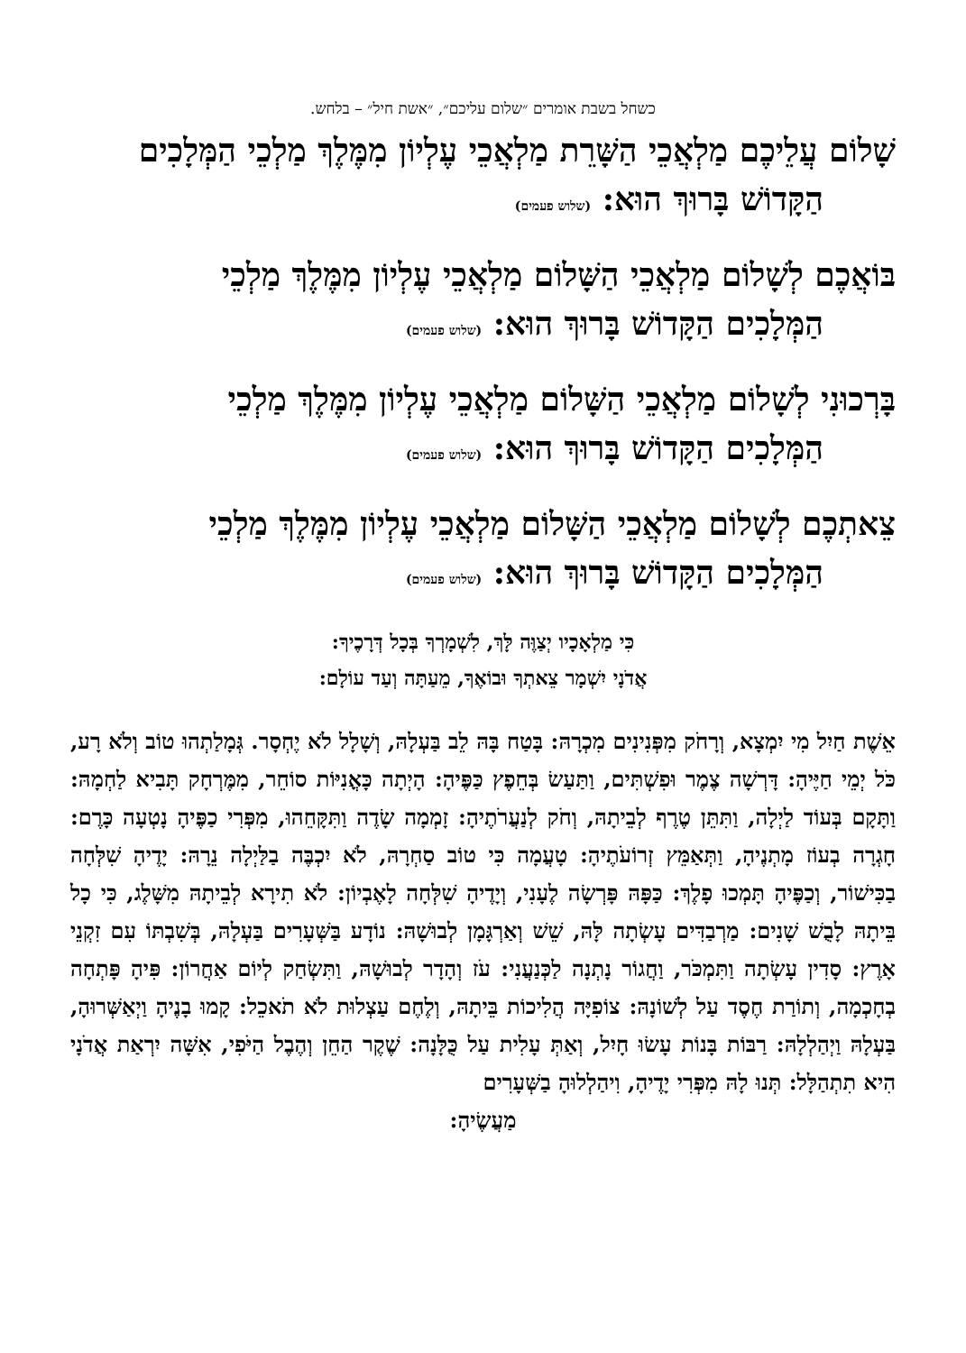כשחל בשבת אומרים ״שלום עליכם״, ״אשת חיל״ – בלחש.
שָׁלוֹם עֲלֵיכֶם מַלְאֲכֵי הַשָּׁרֵת מַלְאֲכֵי עֶלְיוֹן מִמֶּלֶךְ מַלְכֵי הַמְּלָכִים
הַקָּדוֹשׁ בָּרוּךְ הוּא: (שלוש פעמים)
בּוֹאֲכֶם לְשָׁלוֹם מַלְאֲכֵי הַשָּׁלוֹם מַלְאֲכֵי עֶלְיוֹן מִמֶּלֶךְ מַלְכֵי
הַמְּלָכִים הַקָּדוֹשׁ בָּרוּךְ הוּא: (שלוש פעמים)
בָּרְכוּנִי לְשָׁלוֹם מַלְאֲכֵי הַשָּׁלוֹם מַלְאֲכֵי עֶלְיוֹן מִמֶּלֶךְ מַלְכֵי
הַמְּלָכִים הַקָּדוֹשׁ בָּרוּךְ הוּא: (שלוש פעמים)
צֵאתְכֶם לְשָׁלוֹם מַלְאֲכֵי הַשָּׁלוֹם מַלְאֲכֵי עֶלְיוֹן מִמֶּלֶךְ מַלְכֵי
הַמְּלָכִים הַקָּדוֹשׁ בָּרוּךְ הוּא: (שלוש פעמים)
כִּי מַלְאָכָיו יְצַוֶּה לָּךְ, לִשְׁמָרְךָ בְּכָל דְּרָכֶיךָ:
אֲדֹנָי יִשְׁמָר צֵאתְךָ וּבוֹאֶךָ, מֵעַתָּה וְעַד עוֹלָם:
אֵשֶׁת חַיִל מִי יִמְצָא, וְרָחֹק מִפְּנִינִים מִכְרָהּ: בָּטַח בָּהּ לֵב בַּעְלָהּ, וְשָׁלָל לֹא יֶחְסָר. גְּמָלַתְהוּ טוֹב וְלֹא רָע, כֹּל יְמֵי חַיֶּיהָ: דָּרְשָׁה צֶמֶר וּפִשְׁתִּים, וַתַּעַשׂ בְּחֵפֶץ כַּפֶּיהָ: הָיְתָה כָּאֳנִיּוֹת סוֹחֵר, מִמֶּרְחָק תָּבִיא לַחְמָהּ: וַתָּקָם בְּעוֹד לַיְלָה, וַתִּתֵּן טֶרֶף לְבֵיתָהּ, וְחֹק לְנַעֲרֹתֶיהָ: זָמְמָה שָׂדֶה וַתִּקָּחֵהוּ, מִפְּרִי כַפֶּיהָ נָטְעָה כָּרֶם: חָגְרָה בְעוֹז מָתְנֶיהָ, וַתְּאַמֵּץ זְרוֹעֹתֶיהָ: טָעֲמָה כִּי טוֹב סַחְרָהּ, לֹא יִכְבֶּה בַלַּיְלָה נֵרָהּ: יָדֶיהָ שִׁלְּחָה בַכִּישׁוֹר, וְכַפֶּיהָ תָּמְכוּ פָלֶךְ: כַּפָּהּ פָּרְשָׂה לֶעָנִי, וְיָדֶיהָ שִׁלְּחָה לָאֶבְיוֹן: לֹא תִירָא לְבֵיתָהּ מִשָּׁלֶג, כִּי כָל בֵּיתָהּ לָבֻשׁ שָׁנִים: מַרְבַדִּים עָשְׂתָה לָּהּ, שֵׁשׁ וְאַרְגָּמָן לְבוּשָׁהּ: נוֹדָע בַּשְּׁעָרִים בַּעְלָהּ, בְּשִׁבְתּוֹ עִם זִקְנֵי אָרֶץ: סָדִין עָשְׂתָה וַתִּמְכֹּר, וַחֲגוֹר נָתְנָה לַכְּנַעֲנִי: עֹז וְהָדָר לְבוּשָׁהּ, וַתִּשְׂחַק לְיוֹם אַחֲרוֹן: פִּיהָ פָּתְחָה בְחָכְמָה, וְתוֹרַת חֶסֶד עַל לְשׁוֹנָהּ: צוֹפִיָּה הֲלִיכוֹת בֵּיתָהּ, וְלֶחֶם עַצְלוּת לֹא תֹאכֵל: קָמוּ בָנֶיהָ וַיְאַשְּׁרוּהָ, בַּעְלָהּ וַיְהַלְלָהּ: רַבּוֹת בָּנוֹת עָשׂוּ חָיִל, וְאַתְּ עָלִית עַל כֻּלָּנָה: שֶׁקֶר הַחֵן וְהֶבֶל הַיֹּפִי, אִשָּׁה יִרְאַת אֲדֹנָי הִיא תִתְהַלָּל: תְּנוּ לָהּ מִפְּרִי יָדֶיהָ, וִיהַלְלוּהָ בַשְּׁעָרִים
מַעֲשֶׂיהָ: